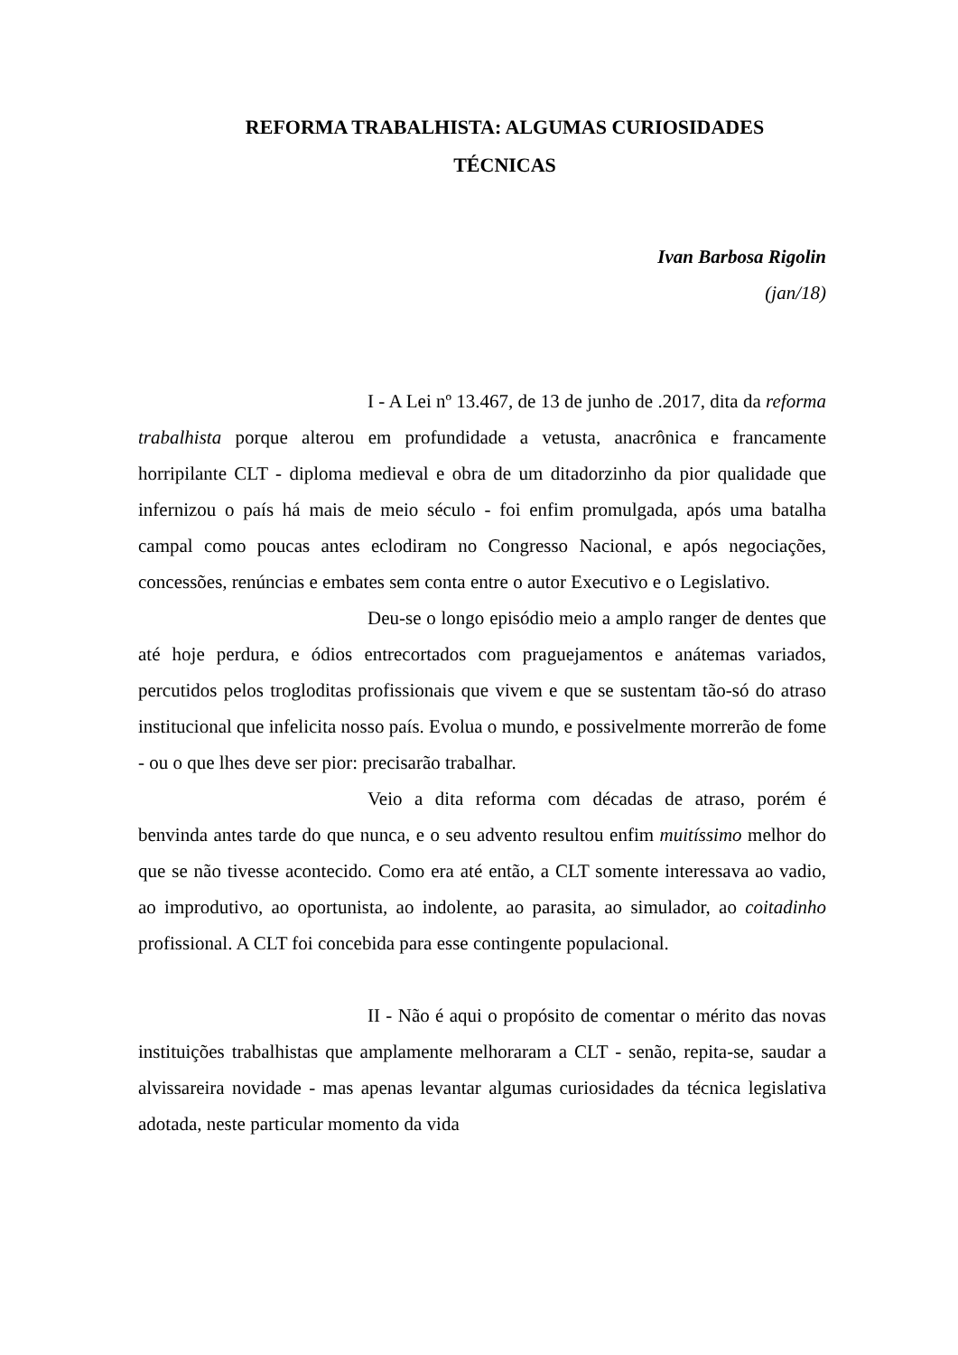REFORMA TRABALHISTA: ALGUMAS CURIOSIDADES
TÉCNICAS
Ivan Barbosa Rigolin
(jan/18)
I - A Lei nº 13.467, de 13 de junho de .2017, dita da reforma trabalhista porque alterou em profundidade a vetusta, anacrônica e francamente horripilante CLT - diploma medieval e obra de um ditadorzinho da pior qualidade que infernizou o país há mais de meio século - foi enfim promulgada, após uma batalha campal como poucas antes eclodiram no Congresso Nacional, e após negociações, concessões, renúncias e embates sem conta entre o autor Executivo e o Legislativo.
Deu-se o longo episódio meio a amplo ranger de dentes que até hoje perdura, e ódios entrecortados com praguejamentos e anátemas variados, percutidos pelos trogloditas profissionais que vivem e que se sustentam tão-só do atraso institucional que infelicita nosso país. Evolua o mundo, e possivelmente morrerão de fome - ou o que lhes deve ser pior: precisarão trabalhar.
Veio a dita reforma com décadas de atraso, porém é benvinda antes tarde do que nunca, e o seu advento resultou enfim muitíssimo melhor do que se não tivesse acontecido. Como era até então, a CLT somente interessava ao vadio, ao improdutivo, ao oportunista, ao indolente, ao parasita, ao simulador, ao coitadinho profissional. A CLT foi concebida para esse contingente populacional.
II - Não é aqui o propósito de comentar o mérito das novas instituições trabalhistas que amplamente melhoraram a CLT - senão, repita-se, saudar a alvissareira novidade - mas apenas levantar algumas curiosidades da técnica legislativa adotada, neste particular momento da vida